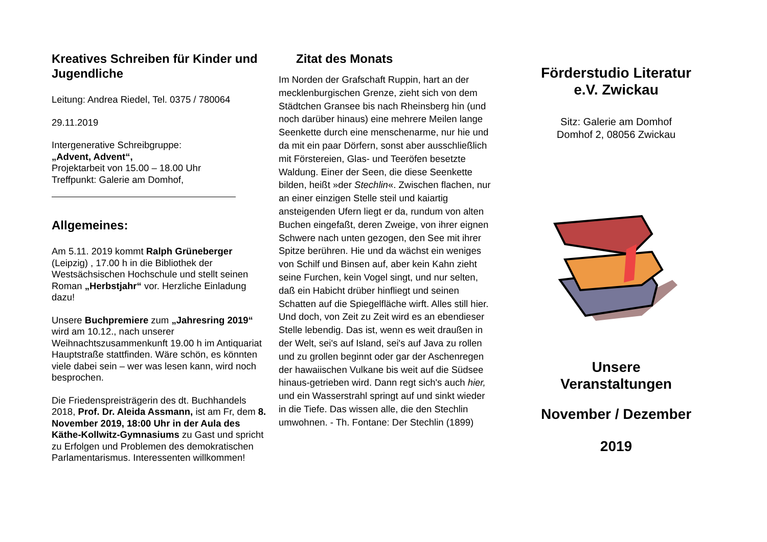Kreatives Schreiben für Kinder und Jugendliche
Leitung: Andrea Riedel, Tel. 0375 / 780064
29.11.2019
Intergenerative Schreibgruppe:
„Advent, Advent“,
Projektarbeit von 15.00 – 18.00 Uhr
Treffpunkt: Galerie am Domhof,
Allgemeines:
Am 5.11. 2019 kommt Ralph Grüneberger (Leipzig) , 17.00 h in die Bibliothek der Westsächsischen Hochschule und stellt seinen Roman „Herbstjahr“ vor. Herzliche Einladung dazu!
Unsere Buchpremiere zum „Jahresring 2019“ wird am 10.12., nach unserer Weihnachtszusammenkunft 19.00 h im Antiquariat Hauptstraße stattfinden. Wäre schön, es könnten viele dabei sein – wer was lesen kann, wird noch besprochen.
Die Friedenspreisträgerin des dt. Buchhandels 2018, Prof. Dr. Aleida Assmann, ist am Fr, dem 8. November 2019, 18:00 Uhr in der Aula des Käthe-Kollwitz-Gymnasiums zu Gast und spricht zu Erfolgen und Problemen des demokratischen Parlamentarismus. Interessenten willkommen!
Zitat des Monats
Im Norden der Grafschaft Ruppin, hart an der mecklenburgischen Grenze, zieht sich von dem Städtchen Gransee bis nach Rheinsberg hin (und noch darüber hinaus) eine mehrere Meilen lange Seenkette durch eine menschenarme, nur hie und da mit ein paar Dörfern, sonst aber ausschließlich mit Förstereien, Glas- und Teeröfen besetzte Waldung. Einer der Seen, die diese Seenkette bilden, heißt »der Stechlin«. Zwischen flachen, nur an einer einzigen Stelle steil und kaiartig ansteigenden Ufern liegt er da, rundum von alten Buchen eingefaßt, deren Zweige, von ihrer eignen Schwere nach unten gezogen, den See mit ihrer Spitze berühren. Hie und da wächst ein weniges von Schilf und Binsen auf, aber kein Kahn zieht seine Furchen, kein Vogel singt, und nur selten, daß ein Habicht drüber hinfliegt und seinen Schatten auf die Spiegelfläche wirft. Alles still hier. Und doch, von Zeit zu Zeit wird es an ebendieser Stelle lebendig. Das ist, wenn es weit draußen in der Welt, sei's auf Island, sei's auf Java zu rollen und zu grollen beginnt oder gar der Aschenregen der hawaiischen Vulkane bis weit auf die Südsee hinaus-getrieben wird. Dann regt sich's auch hier, und ein Wasserstrahl springt auf und sinkt wieder in die Tiefe. Das wissen alle, die den Stechlin umwohnen. - Th. Fontane: Der Stechlin (1899)
Förderstudio Literatur
e.V. Zwickau
Sitz: Galerie am Domhof
Domhof 2, 08056 Zwickau
Unsere
Veranstaltungen
November / Dezember
2019